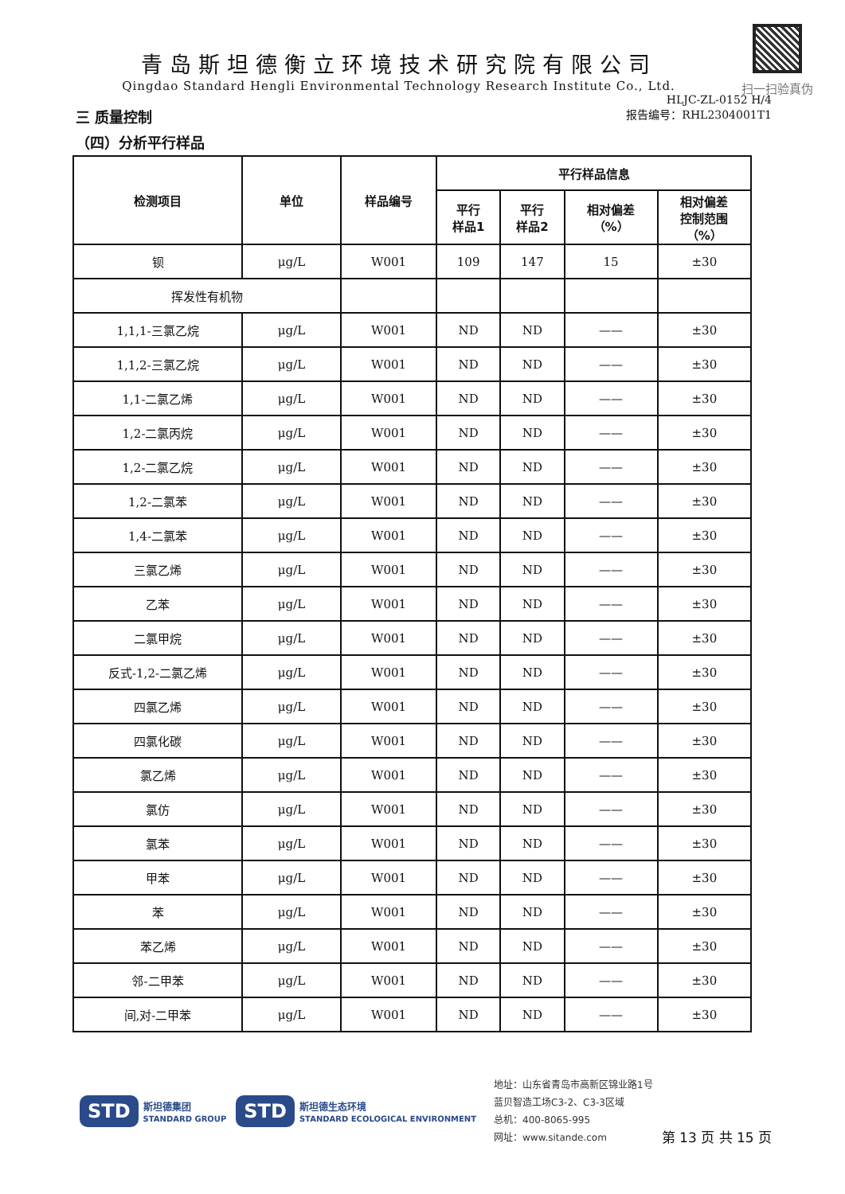扫一扫验真伪
青岛斯坦德衡立环境技术研究院有限公司
Qingdao Standard Hengli Environmental Technology Research Institute Co., Ltd.
HLJC-ZL-0152 H/4
三 质量控制
报告编号：RHL2304001T1
（四）分析平行样品
| 检测项目 | 单位 | 样品编号 | 平行样品信息 | | | |
| --- | --- | --- | --- | --- | --- | --- |
| | | | 平行 样品1 | 平行 样品2 | 相对偏差 （%） | 相对偏差 控制范围 （%） |
| 钡 | μg/L | W001 | 109 | 147 | 15 | ±30 |
| 挥发性有机物 | | | | | | |
| 1,1,1-三氯乙烷 | μg/L | W001 | ND | ND | —— | ±30 |
| 1,1,2-三氯乙烷 | μg/L | W001 | ND | ND | —— | ±30 |
| 1,1-二氯乙烯 | μg/L | W001 | ND | ND | —— | ±30 |
| 1,2-二氯丙烷 | μg/L | W001 | ND | ND | —— | ±30 |
| 1,2-二氯乙烷 | μg/L | W001 | ND | ND | —— | ±30 |
| 1,2-二氯苯 | μg/L | W001 | ND | ND | —— | ±30 |
| 1,4-二氯苯 | μg/L | W001 | ND | ND | —— | ±30 |
| 三氯乙烯 | μg/L | W001 | ND | ND | —— | ±30 |
| 乙苯 | μg/L | W001 | ND | ND | —— | ±30 |
| 二氯甲烷 | μg/L | W001 | ND | ND | —— | ±30 |
| 反式-1,2-二氯乙烯 | μg/L | W001 | ND | ND | —— | ±30 |
| 四氯乙烯 | μg/L | W001 | ND | ND | —— | ±30 |
| 四氯化碳 | μg/L | W001 | ND | ND | —— | ±30 |
| 氯乙烯 | μg/L | W001 | ND | ND | —— | ±30 |
| 氯仿 | μg/L | W001 | ND | ND | —— | ±30 |
| 氯苯 | μg/L | W001 | ND | ND | —— | ±30 |
| 甲苯 | μg/L | W001 | ND | ND | —— | ±30 |
| 苯 | μg/L | W001 | ND | ND | —— | ±30 |
| 苯乙烯 | μg/L | W001 | ND | ND | —— | ±30 |
| 邻-二甲苯 | μg/L | W001 | ND | ND | —— | ±30 |
| 间,对-二甲苯 | μg/L | W001 | ND | ND | —— | ±30 |
STD 斯坦德集团
STANDARD GROUP STD 斯坦德生态环境
STANDARD ECOLOGICAL ENVIRONMENT
地址：山东省青岛市高新区锦业路1号蓝贝智造工场C3-2、C3-3区域
总机：400-8065-995
网址：www.sitande.com
第 13 页 共 15 页